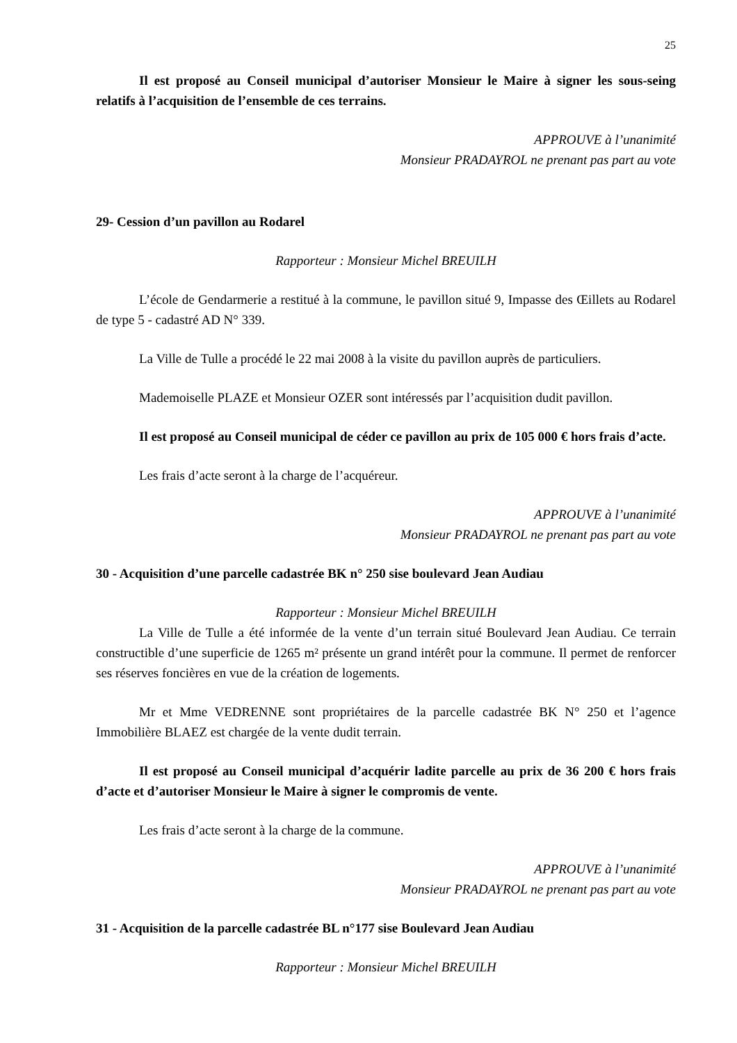25
Il est proposé au Conseil municipal d’autoriser Monsieur le Maire à signer les sous-seing relatifs à l’acquisition de l’ensemble de ces terrains.
APPROUVE à l’unanimité
Monsieur PRADAYROL ne prenant pas part au vote
29- Cession d’un pavillon au Rodarel
Rapporteur : Monsieur Michel BREUILH
L’école de Gendarmerie a restitué à la commune, le pavillon situé 9, Impasse des Œillets au Rodarel de type 5 - cadastré AD N° 339.
La Ville de Tulle a procédé le 22 mai 2008 à la visite du pavillon auprès de particuliers.
Mademoiselle PLAZE et Monsieur OZER sont intéressés par l’acquisition dudit pavillon.
Il est proposé au Conseil municipal de céder ce pavillon au prix de 105 000 € hors frais d’acte.
Les frais d’acte seront à la charge de l’acquéreur.
APPROUVE à l’unanimité
Monsieur PRADAYROL ne prenant pas part au vote
30 - Acquisition d’une parcelle cadastrée BK n° 250 sise boulevard Jean Audiau
Rapporteur : Monsieur Michel BREUILH
La Ville de Tulle a été informée de la vente d’un terrain situé Boulevard Jean Audiau. Ce terrain constructible d’une superficie de 1265 m² présente un grand intérêt pour la commune. Il permet de renforcer ses réserves foncières en vue de la création de logements.
Mr et Mme VEDRENNE sont propriétaires de la parcelle cadastrée BK N° 250 et l’agence Immobilière BLAEZ est chargée de la vente dudit terrain.
Il est proposé au Conseil municipal d’acquérir ladite parcelle au prix de 36 200 € hors frais d’acte et d’autoriser Monsieur le Maire à signer le compromis de vente.
Les frais d’acte seront à la charge de la commune.
APPROUVE à l’unanimité
Monsieur PRADAYROL ne prenant pas part au vote
31 - Acquisition de la parcelle cadastrée BL n°177 sise Boulevard Jean Audiau
Rapporteur : Monsieur Michel BREUILH